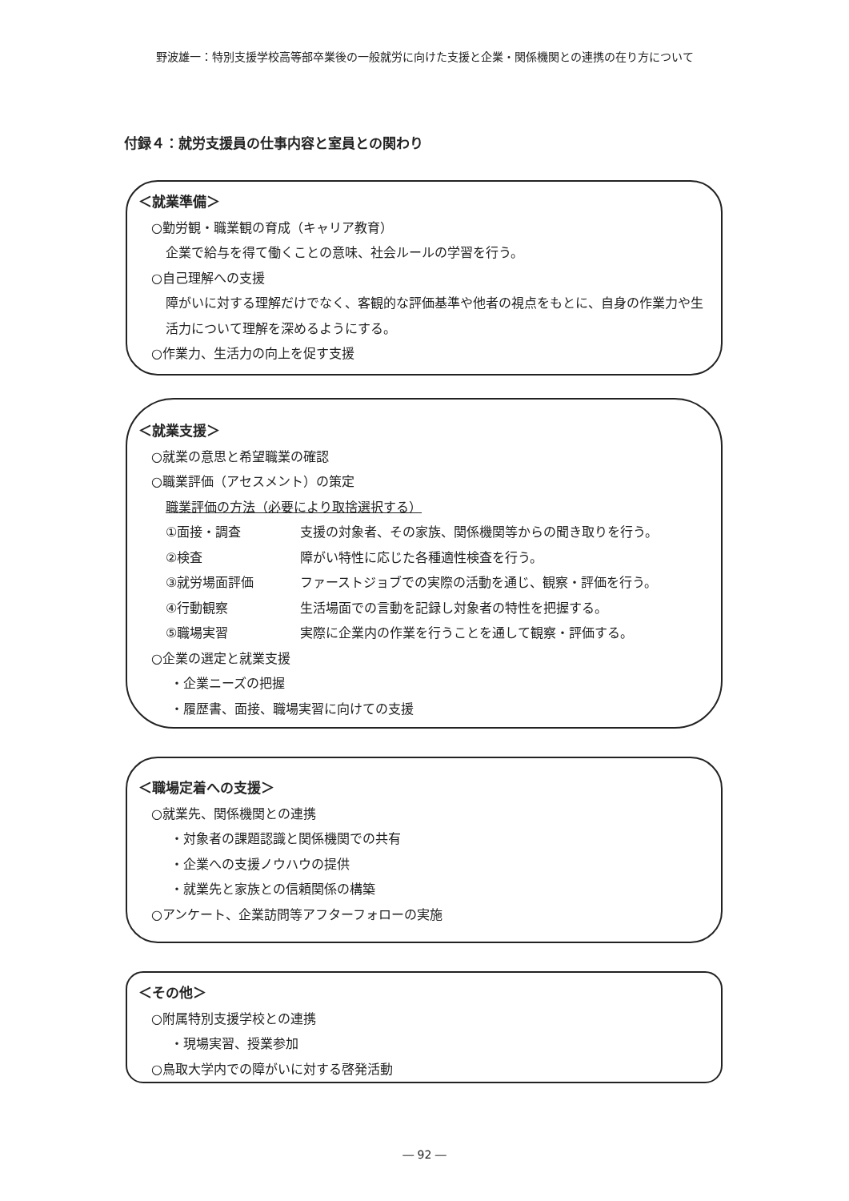野波雄一：特別支援学校高等部卒業後の一般就労に向けた支援と企業・関係機関との連携の在り方について
付録４：就労支援員の仕事内容と室員との関わり
＜就業準備＞
○勤労観・職業観の育成（キャリア教育）
企業で給与を得て働くことの意味、社会ルールの学習を行う。
○自己理解への支援
障がいに対する理解だけでなく、客観的な評価基準や他者の視点をもとに、自身の作業力や生活力について理解を深めるようにする。
○作業力、生活力の向上を促す支援
＜就業支援＞
○就業の意思と希望職業の確認
○職業評価（アセスメント）の策定
職業評価の方法（必要により取捨選択する）
①面接・調査 支援の対象者、その家族、関係機関等からの聞き取りを行う。
②検査 障がい特性に応じた各種適性検査を行う。
③就労場面評価 ファーストジョブでの実際の活動を通じ、観察・評価を行う。
④行動観察 生活場面での言動を記録し対象者の特性を把握する。
⑤職場実習 実際に企業内の作業を行うことを通して観察・評価する。
○企業の選定と就業支援
・企業ニーズの把握
・履歴書、面接、職場実習に向けての支援
＜職場定着への支援＞
○就業先、関係機関との連携
・対象者の課題認識と関係機関での共有
・企業への支援ノウハウの提供
・就業先と家族との信頼関係の構築
○アンケート、企業訪問等アフターフォローの実施
＜その他＞
○附属特別支援学校との連携
・現場実習、授業参加
○鳥取大学内での障がいに対する啓発活動
― 92 ―